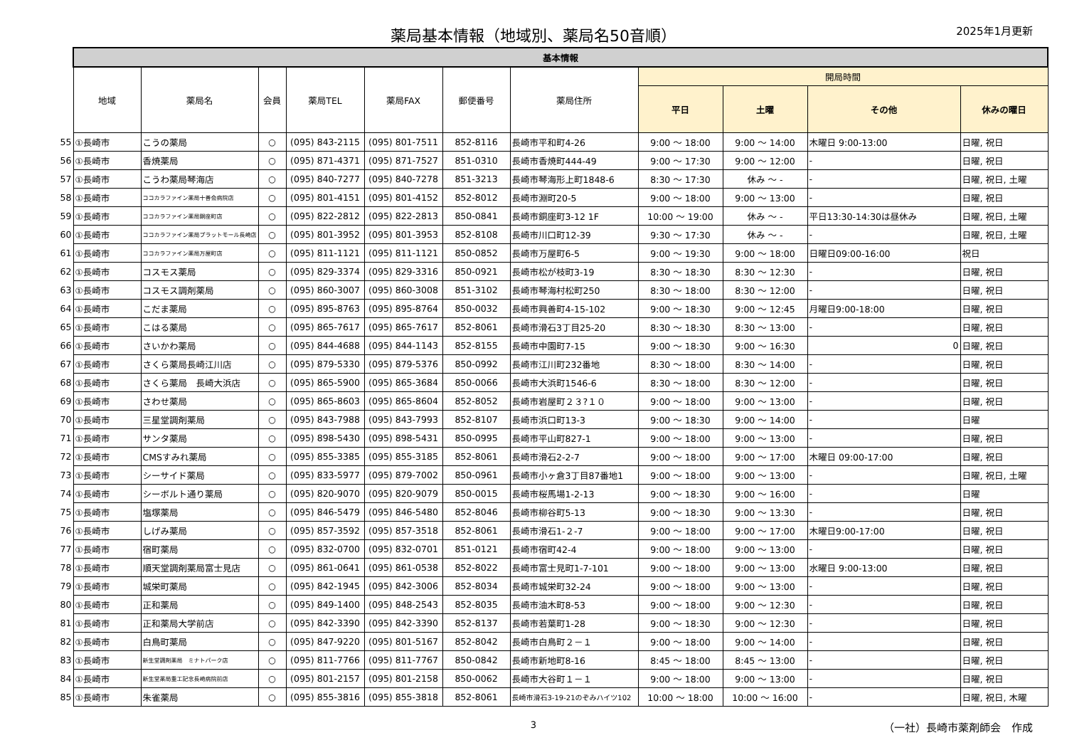薬局基本情報（地域別、薬局名50音順）
2025年1月更新
| | 基本情報 | | | | | | | | | | |
| | 地域 | 薬局名 | 会員 | 薬局TEL | 薬局FAX | 郵便番号 | 薬局住所 | 開局時間 | | | |
| | | | | | | | | 平日 | 土曜 | その他 | 休みの曜日 |
| 55 | ①長崎市 | こうの薬局 | ○ | (095) 843-2115 | (095) 801-7511 | 852-8116 | 長崎市平和町4-26 | 9:00 ～ 18:00 | 9:00 ～ 14:00 | 木曜日 9:00-13:00 | 日曜, 祝日 |
| 56 | ①長崎市 | 香焼薬局 | ○ | (095) 871-4371 | (095) 871-7527 | 851-0310 | 長崎市香焼町444-49 | 9:00 ～ 17:30 | 9:00 ～ 12:00 | - | 日曜, 祝日 |
| 57 | ①長崎市 | こうわ薬局琴海店 | ○ | (095) 840-7277 | (095) 840-7278 | 851-3213 | 長崎市琴海形上町1848-6 | 8:30 ～ 17:30 | 休み ～ - | - | 日曜, 祝日, 土曜 |
| 58 | ①長崎市 | ココカラファイン薬局十善会病院店 | ○ | (095) 801-4151 | (095) 801-4152 | 852-8012 | 長崎市淵町20-5 | 9:00 ～ 18:00 | 9:00 ～ 13:00 | - | 日曜, 祝日 |
| 59 | ①長崎市 | ココカラファイン薬局銅座町店 | ○ | (095) 822-2812 | (095) 822-2813 | 850-0841 | 長崎市銅座町3-12 1F | 10:00 ～ 19:00 | 休み ～ - | 平日13:30-14:30は昼休み | 日曜, 祝日, 土曜 |
| 60 | ①長崎市 | ココカラファイン薬局プラットモール長崎店 | ○ | (095) 801-3952 | (095) 801-3953 | 852-8108 | 長崎市川口町12-39 | 9:30 ～ 17:30 | 休み ～ - | - | 日曜, 祝日, 土曜 |
| 61 | ①長崎市 | ココカラファイン薬局万屋町店 | ○ | (095) 811-1121 | (095) 811-1121 | 850-0852 | 長崎市万屋町6-5 | 9:00 ～ 19:30 | 9:00 ～ 18:00 | 日曜日09:00-16:00 | 祝日 |
| 62 | ①長崎市 | コスモス薬局 | ○ | (095) 829-3374 | (095) 829-3316 | 850-0921 | 長崎市松が枝町3-19 | 8:30 ～ 18:30 | 8:30 ～ 12:30 | - | 日曜, 祝日 |
| 63 | ①長崎市 | コスモス調剤薬局 | ○ | (095) 860-3007 | (095) 860-3008 | 851-3102 | 長崎市琴海村松町250 | 8:30 ～ 18:00 | 8:30 ～ 12:00 | - | 日曜, 祝日 |
| 64 | ①長崎市 | こだま薬局 | ○ | (095) 895-8763 | (095) 895-8764 | 850-0032 | 長崎市興善町4-15-102 | 9:00 ～ 18:30 | 9:00 ～ 12:45 | 月曜日9:00-18:00 | 日曜, 祝日 |
| 65 | ①長崎市 | こはる薬局 | ○ | (095) 865-7617 | (095) 865-7617 | 852-8061 | 長崎市滑石3丁目25-20 | 8:30 ～ 18:30 | 8:30 ～ 13:00 | - | 日曜, 祝日 |
| 66 | ①長崎市 | さいかわ薬局 | ○ | (095) 844-4688 | (095) 844-1143 | 852-8155 | 長崎市中園町7-15 | 9:00 ～ 18:30 | 9:00 ～ 16:30 | 0 | 日曜, 祝日 |
| 67 | ①長崎市 | さくら薬局長崎江川店 | ○ | (095) 879-5330 | (095) 879-5376 | 850-0992 | 長崎市江川町232番地 | 8:30 ～ 18:00 | 8:30 ～ 14:00 | - | 日曜, 祝日 |
| 68 | ①長崎市 | さくら薬局 長崎大浜店 | ○ | (095) 865-5900 | (095) 865-3684 | 850-0066 | 長崎市大浜町1546-6 | 8:30 ～ 18:00 | 8:30 ～ 12:00 | - | 日曜, 祝日 |
| 69 | ①長崎市 | さわせ薬局 | ○ | (095) 865-8603 | (095) 865-8604 | 852-8052 | 長崎市岩屋町２３?１０ | 9:00 ～ 18:00 | 9:00 ～ 13:00 | - | 日曜, 祝日 |
| 70 | ①長崎市 | 三星堂調剤薬局 | ○ | (095) 843-7988 | (095) 843-7993 | 852-8107 | 長崎市浜口町13-3 | 9:00 ～ 18:30 | 9:00 ～ 14:00 | - | 日曜 |
| 71 | ①長崎市 | サンタ薬局 | ○ | (095) 898-5430 | (095) 898-5431 | 850-0995 | 長崎市平山町827-1 | 9:00 ～ 18:00 | 9:00 ～ 13:00 | - | 日曜, 祝日 |
| 72 | ①長崎市 | CMSすみれ薬局 | ○ | (095) 855-3385 | (095) 855-3185 | 852-8061 | 長崎市滑石2-2-7 | 9:00 ～ 18:00 | 9:00 ～ 17:00 | 木曜日 09:00-17:00 | 日曜, 祝日 |
| 73 | ①長崎市 | シーサイド薬局 | ○ | (095) 833-5977 | (095) 879-7002 | 850-0961 | 長崎市小ヶ倉3丁目87番地1 | 9:00 ～ 18:00 | 9:00 ～ 13:00 | - | 日曜, 祝日, 土曜 |
| 74 | ①長崎市 | シーボルト通り薬局 | ○ | (095) 820-9070 | (095) 820-9079 | 850-0015 | 長崎市桜馬場1-2-13 | 9:00 ～ 18:30 | 9:00 ～ 16:00 | - | 日曜 |
| 75 | ①長崎市 | 塩塚薬局 | ○ | (095) 846-5479 | (095) 846-5480 | 852-8046 | 長崎市柳谷町5-13 | 9:00 ～ 18:30 | 9:00 ～ 13:30 | - | 日曜, 祝日 |
| 76 | ①長崎市 | しげみ薬局 | ○ | (095) 857-3592 | (095) 857-3518 | 852-8061 | 長崎市滑石1‐２‐7 | 9:00 ～ 18:00 | 9:00 ～ 17:00 | 木曜日9:00‐17:00 | 日曜, 祝日 |
| 77 | ①長崎市 | 宿町薬局 | ○ | (095) 832-0700 | (095) 832-0701 | 851-0121 | 長崎市宿町42-4 | 9:00 ～ 18:00 | 9:00 ～ 13:00 | - | 日曜, 祝日 |
| 78 | ①長崎市 | 順天堂調剤薬局富士見店 | ○ | (095) 861-0641 | (095) 861-0538 | 852-8022 | 長崎市富士見町1-7-101 | 9:00 ～ 18:00 | 9:00 ～ 13:00 | 水曜日 9:00-13:00 | 日曜, 祝日 |
| 79 | ①長崎市 | 城栄町薬局 | ○ | (095) 842-1945 | (095) 842-3006 | 852-8034 | 長崎市城栄町32-24 | 9:00 ～ 18:00 | 9:00 ～ 13:00 | - | 日曜, 祝日 |
| 80 | ①長崎市 | 正和薬局 | ○ | (095) 849-1400 | (095) 848-2543 | 852-8035 | 長崎市油木町8-53 | 9:00 ～ 18:00 | 9:00 ～ 12:30 | - | 日曜, 祝日 |
| 81 | ①長崎市 | 正和薬局大学前店 | ○ | (095) 842-3390 | (095) 842-3390 | 852-8137 | 長崎市若葉町1-28 | 9:00 ～ 18:30 | 9:00 ～ 12:30 | - | 日曜, 祝日 |
| 82 | ①長崎市 | 白鳥町薬局 | ○ | (095) 847-9220 | (095) 801-5167 | 852-8042 | 長崎市白鳥町２－１ | 9:00 ～ 18:00 | 9:00 ～ 14:00 | - | 日曜, 祝日 |
| 83 | ①長崎市 | 新生堂調剤薬局 ミナトパーク店 | ○ | (095) 811-7766 | (095) 811-7767 | 850-0842 | 長崎市新地町8-16 | 8:45 ～ 18:00 | 8:45 ～ 13:00 | - | 日曜, 祝日 |
| 84 | ①長崎市 | 新生堂薬局重工記念長崎病院前店 | ○ | (095) 801-2157 | (095) 801-2158 | 850-0062 | 長崎市大谷町１－１ | 9:00 ～ 18:00 | 9:00 ～ 13:00 | - | 日曜, 祝日 |
| 85 | ①長崎市 | 朱雀薬局 | ○ | (095) 855-3816 | (095) 855-3818 | 852-8061 | 長崎市滑石3-19-21のぞみハイツ102 | 10:00 ～ 18:00 | 10:00 ～ 16:00 | - | 日曜, 祝日, 木曜 |
3
（一社）長崎市薬剤師会　作成